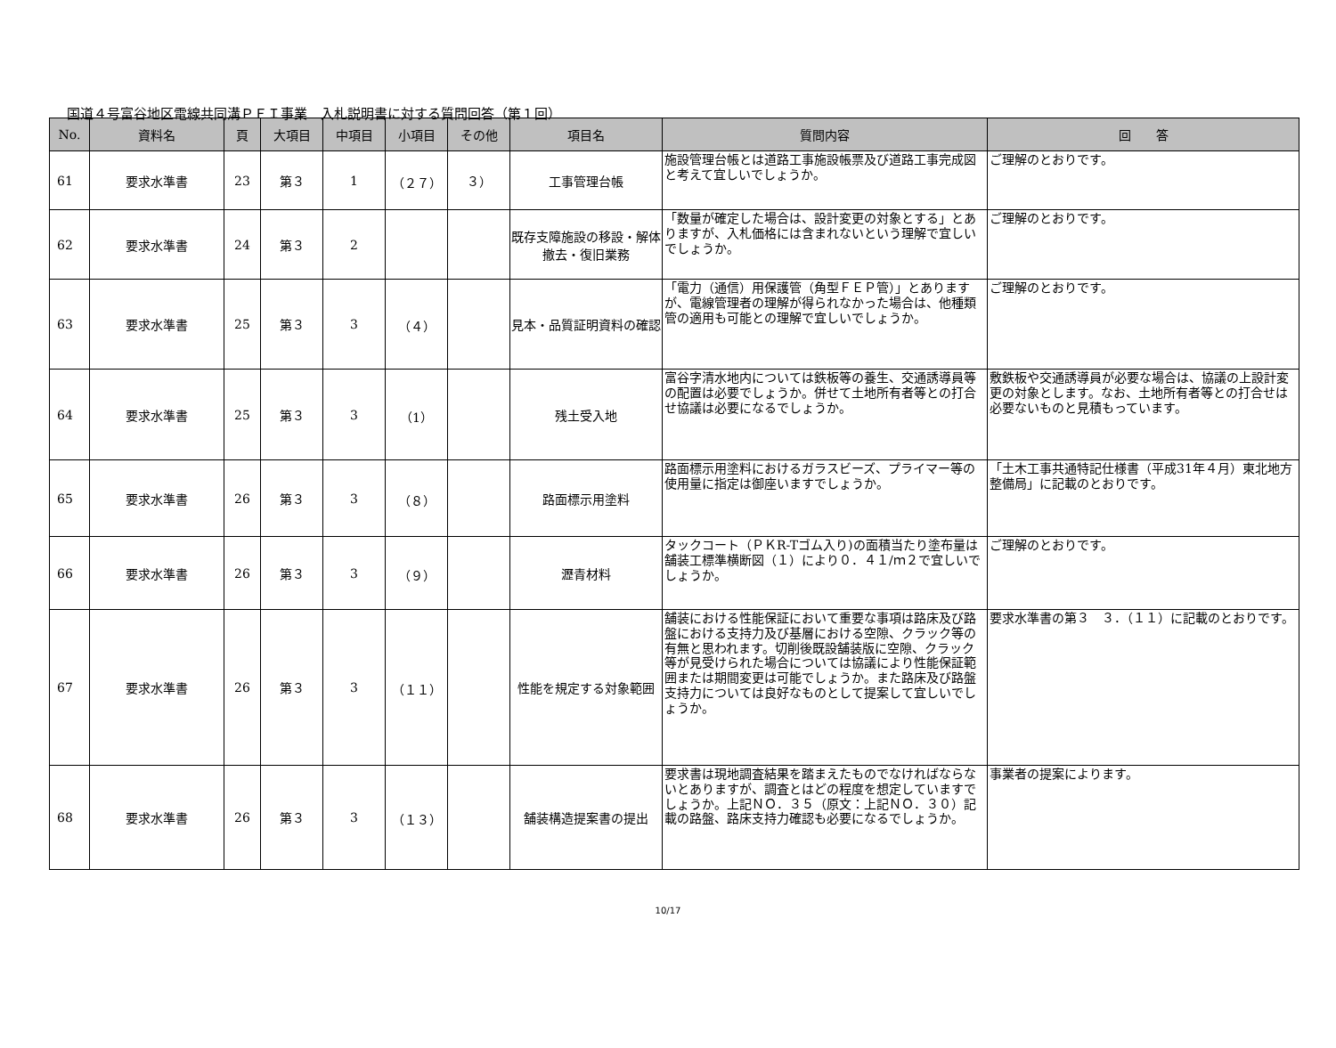国道４号富谷地区電線共同溝ＰＦＩ事業　入札説明書に対する質問回答（第１回）
| No. | 資料名 | 頁 | 大項目 | 中項目 | 小項目 | その他 | 項目名 | 質問内容 | 回 答 |
| --- | --- | --- | --- | --- | --- | --- | --- | --- | --- |
| 61 | 要求水準書 | 23 | 第３ | 1 | （２７） | ３） | 工事管理台帳 | 施設管理台帳とは道路工事施設帳票及び道路工事完成図と考えて宜しいでしょうか。 | ご理解のとおりです。 |
| 62 | 要求水準書 | 24 | 第３ | 2 | | | 既存支障施設の移設・解体撤去・復旧業務 | 「数量が確定した場合は、設計変更の対象とする」とありますが、入札価格には含まれないという理解で宜しいでしょうか。 | ご理解のとおりです。 |
| 63 | 要求水準書 | 25 | 第３ | 3 | （４） | | 見本・品質証明資料の確認 | 「電力（通信）用保護管（角型ＦＥＰ管）」とありますが、電線管理者の理解が得られなかった場合は、他種類管の適用も可能との理解で宜しいでしょうか。 | ご理解のとおりです。 |
| 64 | 要求水準書 | 25 | 第３ | 3 | （1） | | 残土受入地 | 富谷字清水地内については鉄板等の養生、交通誘導員等の配置は必要でしょうか。併せて土地所有者等との打合せ協議は必要になるでしょうか。 | 敷鉄板や交通誘導員が必要な場合は、協議の上設計変更の対象とします。なお、土地所有者等との打合せは必要ないものと見積もっています。 |
| 65 | 要求水準書 | 26 | 第３ | 3 | （８） | | 路面標示用塗料 | 路面標示用塗料におけるガラスビーズ、プライマー等の使用量に指定は御座いますでしょうか。 | 「土木工事共通特記仕様書（平成31年４月）東北地方整備局」に記載のとおりです。 |
| 66 | 要求水準書 | 26 | 第３ | 3 | （９） | | 瀝青材料 | タックコート（ＰＫR-Tゴム入り)の面積当たり塗布量は舗装工標準横断図（１）により０．４１/ｍ２で宜しいでしょうか。 | ご理解のとおりです。 |
| 67 | 要求水準書 | 26 | 第３ | 3 | （１１） | | 性能を規定する対象範囲 | 舗装における性能保証において重要な事項は路床及び路盤における支持力及び基層における空隙、クラック等の有無と思われます。切削後既設舗装版に空隙、クラック等が見受けられた場合については協議により性能保証範囲または期間変更は可能でしょうか。また路床及び路盤支持力については良好なものとして提案して宜しいでしょうか。 | 要求水準書の第３ ３．（１１）に記載のとおりです。 |
| 68 | 要求水準書 | 26 | 第３ | 3 | （１３） | | 舗装構造提案書の提出 | 要求書は現地調査結果を踏まえたものでなければならないとありますが、調査とはどの程度を想定していますでしょうか。上記ＮＯ．３５（原文：上記ＮＯ．３０）記載の路盤、路床支持力確認も必要になるでしょうか。 | 事業者の提案によります。 |
10/17